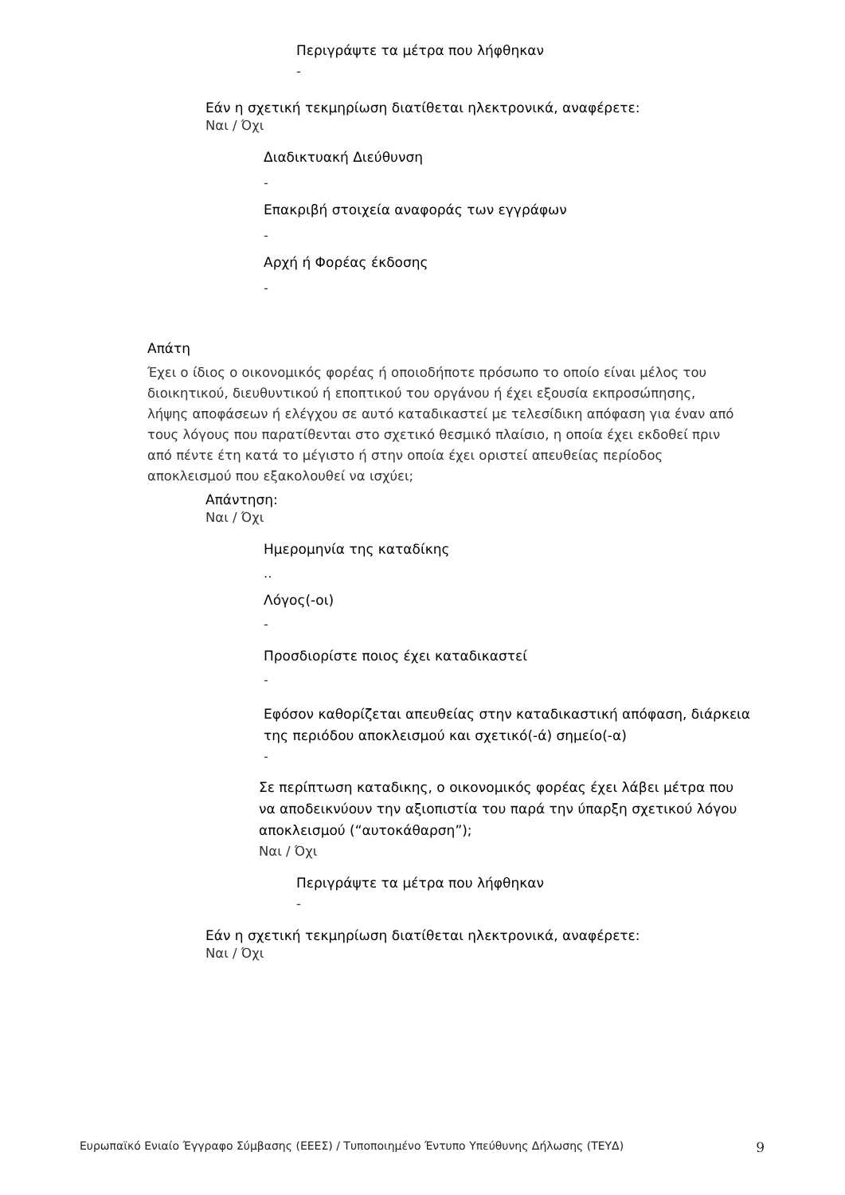Περιγράψτε τα μέτρα που λήφθηκαν
-
Εάν η σχετική τεκμηρίωση διατίθεται ηλεκτρονικά, αναφέρετε:
Ναι / Όχι
Διαδικτυακή Διεύθυνση
-
Επακριβή στοιχεία αναφοράς των εγγράφων
-
Αρχή ή Φορέας έκδοσης
-
Απάτη
Έχει ο ίδιος ο οικονομικός φορέας ή οποιοδήποτε πρόσωπο το οποίο είναι μέλος του διοικητικού, διευθυντικού ή εποπτικού του οργάνου ή έχει εξουσία εκπροσώπησης, λήψης αποφάσεων ή ελέγχου σε αυτό καταδικαστεί με τελεσίδικη απόφαση για έναν από τους λόγους που παρατίθενται στο σχετικό θεσμικό πλαίσιο, η οποία έχει εκδοθεί πριν από πέντε έτη κατά το μέγιστο ή στην οποία έχει οριστεί απευθείας περίοδος αποκλεισμού που εξακολουθεί να ισχύει;
Απάντηση:
Ναι / Όχι
Ημερομηνία της καταδίκης
..
Λόγος(-οι)
-
Προσδιορίστε ποιος έχει καταδικαστεί
-
Εφόσον καθορίζεται απευθείας στην καταδικαστική απόφαση, διάρκεια της περιόδου αποκλεισμού και σχετικό(-ά) σημείο(-α)
-
Σε περίπτωση καταδικης, ο οικονομικός φορέας έχει λάβει μέτρα που να αποδεικνύουν την αξιοπιστία του παρά την ύπαρξη σχετικού λόγου αποκλεισμού (“αυτοκάθαρση”);
Ναι / Όχι
Περιγράψτε τα μέτρα που λήφθηκαν
-
Εάν η σχετική τεκμηρίωση διατίθεται ηλεκτρονικά, αναφέρετε:
Ναι / Όχι
Ευρωπαϊκό Ενιαίο Έγγραφο Σύμβασης (ΕΕΕΣ) / Τυποποιημένο Έντυπο Υπεύθυνης Δήλωσης (ΤΕΥΔ) 9